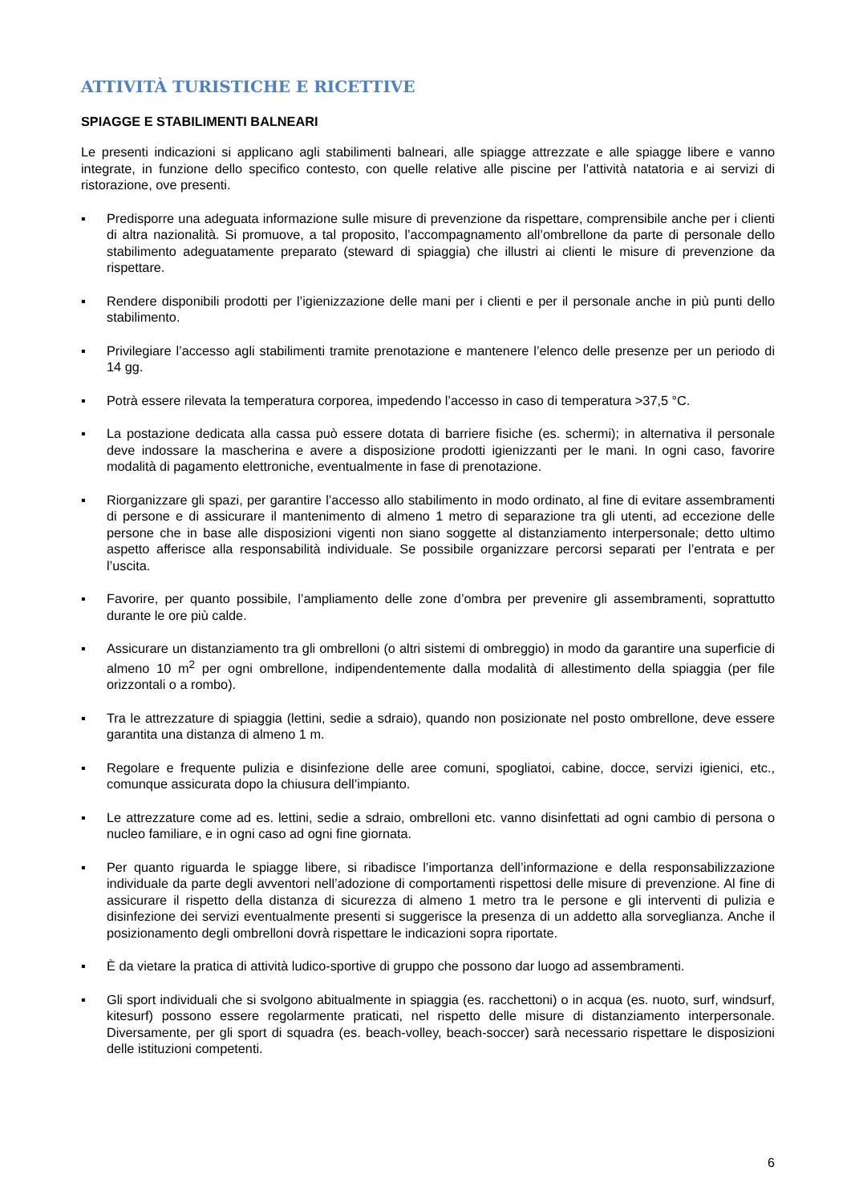ATTIVITÀ TURISTICHE E RICETTIVE
SPIAGGE E STABILIMENTI BALNEARI
Le presenti indicazioni si applicano agli stabilimenti balneari, alle spiagge attrezzate e alle spiagge libere e vanno integrate, in funzione dello specifico contesto, con quelle relative alle piscine per l’attività natatoria e ai servizi di ristorazione, ove presenti.
▪ Predisporre una adeguata informazione sulle misure di prevenzione da rispettare, comprensibile anche per i clienti di altra nazionalità. Si promuove, a tal proposito, l’accompagnamento all’ombrellone da parte di personale dello stabilimento adeguatamente preparato (steward di spiaggia) che illustri ai clienti le misure di prevenzione da rispettare.
▪ Rendere disponibili prodotti per l’igienizzazione delle mani per i clienti e per il personale anche in più punti dello stabilimento.
▪ Privilegiare l’accesso agli stabilimenti tramite prenotazione e mantenere l’elenco delle presenze per un periodo di 14 gg.
▪ Potrà essere rilevata la temperatura corporea, impedendo l’accesso in caso di temperatura >37,5 °C.
▪ La postazione dedicata alla cassa può essere dotata di barriere fisiche (es. schermi); in alternativa il personale deve indossare la mascherina e avere a disposizione prodotti igienizzanti per le mani. In ogni caso, favorire modalità di pagamento elettroniche, eventualmente in fase di prenotazione.
▪ Riorganizzare gli spazi, per garantire l’accesso allo stabilimento in modo ordinato, al fine di evitare assembramenti di persone e di assicurare il mantenimento di almeno 1 metro di separazione tra gli utenti, ad eccezione delle persone che in base alle disposizioni vigenti non siano soggette al distanziamento interpersonale; detto ultimo aspetto afferisce alla responsabilità individuale. Se possibile organizzare percorsi separati per l’entrata e per l’uscita.
▪ Favorire, per quanto possibile, l’ampliamento delle zone d’ombra per prevenire gli assembramenti, soprattutto durante le ore più calde.
▪ Assicurare un distanziamento tra gli ombrelloni (o altri sistemi di ombreggio) in modo da garantire una superficie di almeno 10 m<sup>2</sup> per ogni ombrellone, indipendentemente dalla modalità di allestimento della spiaggia (per file orizzontali o a rombo).
▪ Tra le attrezzature di spiaggia (lettini, sedie a sdraio), quando non posizionate nel posto ombrellone, deve essere garantita una distanza di almeno 1 m.
▪ Regolare e frequente pulizia e disinfezione delle aree comuni, spogliatoi, cabine, docce, servizi igienici, etc., comunque assicurata dopo la chiusura dell’impianto.
▪ Le attrezzature come ad es. lettini, sedie a sdraio, ombrelloni etc. vanno disinfettati ad ogni cambio di persona o nucleo familiare, e in ogni caso ad ogni fine giornata.
▪ Per quanto riguarda le spiagge libere, si ribadisce l’importanza dell’informazione e della responsabilizzazione individuale da parte degli avventori nell’adozione di comportamenti rispettosi delle misure di prevenzione. Al fine di assicurare il rispetto della distanza di sicurezza di almeno 1 metro tra le persone e gli interventi di pulizia e disinfezione dei servizi eventualmente presenti si suggerisce la presenza di un addetto alla sorveglianza. Anche il posizionamento degli ombrelloni dovrà rispettare le indicazioni sopra riportate.
▪ È da vietare la pratica di attività ludico-sportive di gruppo che possono dar luogo ad assembramenti.
▪ Gli sport individuali che si svolgono abitualmente in spiaggia (es. racchettoni) o in acqua (es. nuoto, surf, windsurf, kitesurf) possono essere regolarmente praticati, nel rispetto delle misure di distanziamento interpersonale. Diversamente, per gli sport di squadra (es. beach-volley, beach-soccer) sarà necessario rispettare le disposizioni delle istituzioni competenti.
6